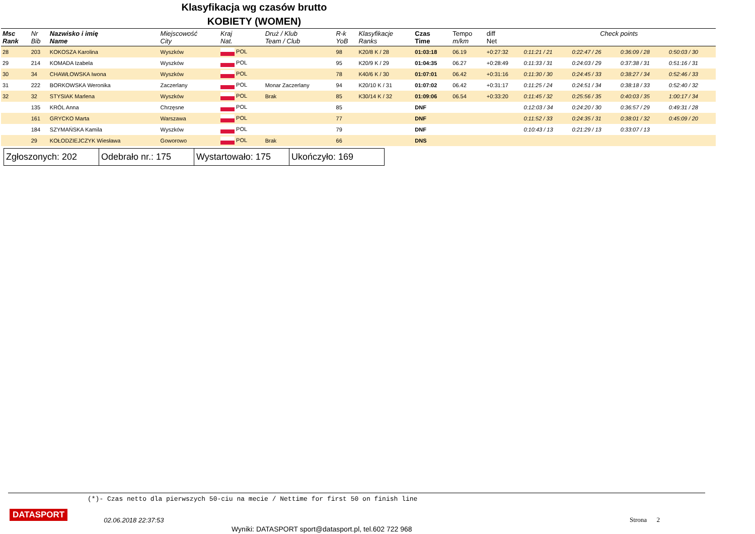Klasyfikacja wg czasów brutto
KOBIETY (WOMEN)
| Msc Rank | Nr Bib | Nazwisko i imię Name | Miejscowość City | Kraj Nat. | Druż / Klub Team / Club | R-k YoB | Klasyfikacje Ranks | Czas Time | Tempo m/km | diff Net | Check points | | | |
| --- | --- | --- | --- | --- | --- | --- | --- | --- | --- | --- | --- | --- | --- | --- |
| 28 | 203 | KOKOSZA Karolina | Wyszków | POL | | 98 | K20/8 K / 28 | 01:03:18 | 06.19 | +0:27:32 | 0:11:21 / 21 | 0:22:47 / 26 | 0:36:09 / 28 | 0:50:03 / 30 |
| 29 | 214 | KOMADA Izabela | Wyszków | POL | | 95 | K20/9 K / 29 | 01:04:35 | 06.27 | +0:28:49 | 0:11:33 / 31 | 0:24:03 / 29 | 0:37:38 / 31 | 0:51:16 / 31 |
| 30 | 34 | CHAWŁOWSKA Iwona | Wyszków | POL | | 78 | K40/6 K / 30 | 01:07:01 | 06.42 | +0:31:16 | 0:11:30 / 30 | 0:24:45 / 33 | 0:38:27 / 34 | 0:52:46 / 33 |
| 31 | 222 | BORKOWSKA Weronika | Zaczerlany | POL | Monar Zaczerlany | 94 | K20/10 K / 31 | 01:07:02 | 06.42 | +0:31:17 | 0:11:25 / 24 | 0:24:51 / 34 | 0:38:18 / 33 | 0:52:40 / 32 |
| 32 | 32 | STYSIAK Marlena | Wyszków | POL | Brak | 85 | K30/14 K / 32 | 01:09:06 | 06.54 | +0:33:20 | 0:11:45 / 32 | 0:25:56 / 35 | 0:40:03 / 35 | 1:00:17 / 34 |
| | 135 | KRÓL Anna | Chrzęsne | POL | | 85 | | DNF | | | 0:12:03 / 34 | 0:24:20 / 30 | 0:36:57 / 29 | 0:49:31 / 28 |
| | 161 | GRYCKO Marta | Warszawa | POL | | 77 | | DNF | | | 0:11:52 / 33 | 0:24:35 / 31 | 0:38:01 / 32 | 0:45:09 / 20 |
| | 184 | SZYMAŃSKA Kamila | Wyszków | POL | | 79 | | DNF | | | 0:10:43 / 13 | 0:21:29 / 13 | 0:33:07 / 13 | |
| | 29 | KOŁODZIEJCZYK Wiesława | Goworowo | POL | Brak | 66 | | DNS | | | | | | |
| Zgłoszonych: 202 | Odebrało nr.: 175 | Wystartowało: 175 | Ukończyło: 169 |
(*)- Czas netto dla pierwszych 50-ciu na mecie / Nettime for first 50 on finish line
DATASPORT 02.06.2018 22:37:53 Strona 2
Wyniki: DATASPORT sport@datasport.pl, tel.602 722 968